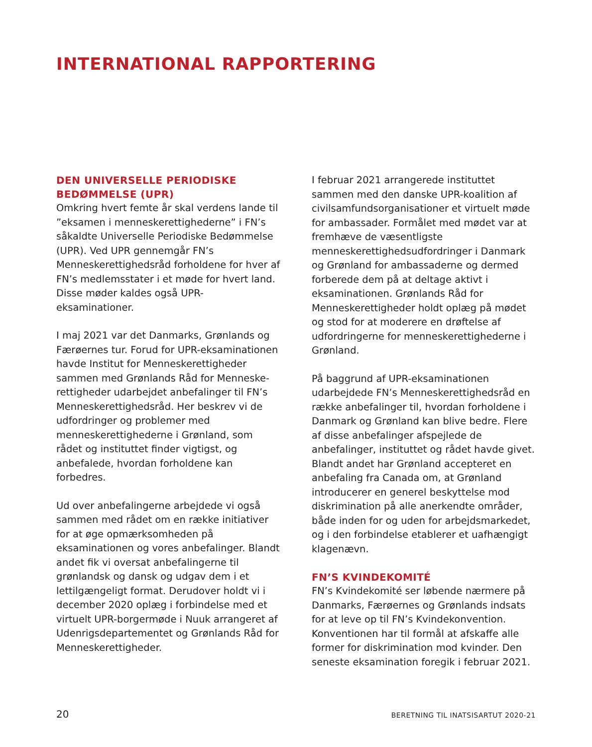INTERNATIONAL RAPPORTERING
DEN UNIVERSELLE PERIODISKE BEDØMMELSE (UPR)
Omkring hvert femte år skal verdens lande til ”eksamen i menneskerettighederne” i FN’s såkaldte Universelle Periodiske Bedømmelse (UPR). Ved UPR gennemgår FN’s Menneskerettighedsråd forholdene for hver af FN’s medlemsstater i et møde for hvert land. Disse møder kaldes også UPR-eksaminationer.
I maj 2021 var det Danmarks, Grønlands og Færøernes tur. Forud for UPR-eksaminationen havde Institut for Menneskerettigheder sammen med Grønlands Råd for Menneske-rettigheder udarbejdet anbefalinger til FN’s Menneskerettighedsråd. Her beskrev vi de udfordringer og problemer med menneskerettighederne i Grønland, som rådet og instituttet finder vigtigst, og anbefalede, hvordan forholdene kan forbedres.
Ud over anbefalingerne arbejdede vi også sammen med rådet om en række initiativer for at øge opmærksomheden på eksaminationen og vores anbefalinger. Blandt andet fik vi oversat anbefalingerne til grønlandsk og dansk og udgav dem i et lettilgængeligt format. Derudover holdt vi i december 2020 oplæg i forbindelse med et virtuelt UPR-borgermøde i Nuuk arrangeret af Udenrigsdepartementet og Grønlands Råd for Menneskerettigheder.
I februar 2021 arrangerede instituttet sammen med den danske UPR-koalition af civilsamfundsorganisationer et virtuelt møde for ambassader. Formålet med mødet var at fremhæve de væsentligste menneskerettighedsudfordringer i Danmark og Grønland for ambassaderne og dermed forberede dem på at deltage aktivt i eksaminationen. Grønlands Råd for Menneskerettigheder holdt oplæg på mødet og stod for at moderere en drøftelse af udfordringerne for menneskerettighederne i Grønland.
På baggrund af UPR-eksaminationen udarbejdede FN’s Menneskerettighedsråd en række anbefalinger til, hvordan forholdene i Danmark og Grønland kan blive bedre. Flere af disse anbefalinger afspejlede de anbefalinger, instituttet og rådet havde givet. Blandt andet har Grønland accepteret en anbefaling fra Canada om, at Grønland introducerer en generel beskyttelse mod diskrimination på alle anerkendte områder, både inden for og uden for arbejdsmarkedet, og i den forbindelse etablerer et uafhængigt klagenævn.
FN’S KVINDEKOMITÉ
FN’s Kvindekomité ser løbende nærmere på Danmarks, Færøernes og Grønlands indsats for at leve op til FN’s Kvindekonvention. Konventionen har til formål at afskaffe alle former for diskrimination mod kvinder. Den seneste eksamination foregik i februar 2021.
20 BERETNING TIL INATSISARTUT 2020-21